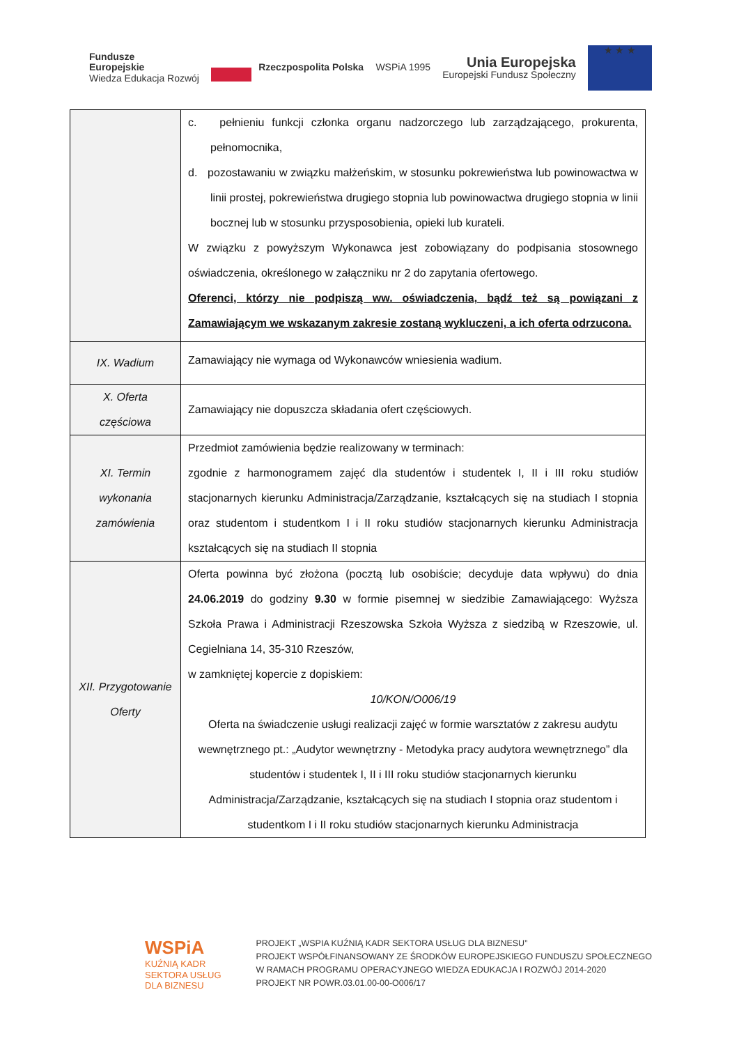Fundusze
Europejskie
Wiedza Edukacja Rozwój
Rzeczpospolita Polska WSPiA 1995
Unia Europejska
Europejski Fundusz Społeczny
★ ★ ★
| | c. pełnieniu funkcji członka organu nadzorczego lub zarządzającego, prokurenta, pełnomocnika, d. pozostawaniu w związku małżeńskim, w stosunku pokrewieństwa lub powinowactwa w linii prostej, pokrewieństwa drugiego stopnia lub powinowactwa drugiego stopnia w linii bocznej lub w stosunku przysposobienia, opieki lub kurateli. W związku z powyższym Wykonawca jest zobowiązany do podpisania stosownego oświadczenia, określonego w załączniku nr 2 do zapytania ofertowego. Oferenci, którzy nie podpiszą ww. oświadczenia, bądź też są powiązani z Zamawiającym we wskazanym zakresie zostaną wykluczeni, a ich oferta odrzucona. |
| IX. Wadium | Zamawiający nie wymaga od Wykonawców wniesienia wadium. |
| X. Oferta częściowa | Zamawiający nie dopuszcza składania ofert częściowych. |
| XI. Termin wykonania zamówienia | Przedmiot zamówienia będzie realizowany w terminach: zgodnie z harmonogramem zajęć dla studentów i studentek I, II i III roku studiów stacjonarnych kierunku Administracja/Zarządzanie, kształcących się na studiach I stopnia oraz studentom i studentkom I i II roku studiów stacjonarnych kierunku Administracja kształcących się na studiach II stopnia |
| XII. Przygotowanie Oferty | Oferta powinna być złożona (pocztą lub osobiście; decyduje data wpływu) do dnia 24.06.2019 do godziny 9.30 w formie pisemnej w siedzibie Zamawiającego: Wyższa Szkoła Prawa i Administracji Rzeszowska Szkoła Wyższa z siedzibą w Rzeszowie, ul. Cegielniana 14, 35-310 Rzeszów, w zamkniętej kopercie z dopiskiem: 10/KON/O006/19 Oferta na świadczenie usługi realizacji zajęć w formie warsztatów z zakresu audytu wewnętrznego pt.: „Audytor wewnętrzny - Metodyka pracy audytora wewnętrznego” dla studentów i studentek I, II i III roku studiów stacjonarnych kierunku Administracja/Zarządzanie, kształcących się na studiach I stopnia oraz studentom i studentkom I i II roku studiów stacjonarnych kierunku Administracja |
WSPiA
KUŹNIĄ KADR
SEKTORA USŁUG
DLA BIZNESU
PROJEKT „WSPIA KUŹNIĄ KADR SEKTORA USŁUG DLA BIZNESU”
PROJEKT WSPÓŁFINANSOWANY ZE ŚRODKÓW EUROPEJSKIEGO FUNDUSZU SPOŁECZNEGO
W RAMACH PROGRAMU OPERACYJNEGO WIEDZA EDUKACJA I ROZWÓJ 2014-2020
PROJEKT NR POWR.03.01.00-00-O006/17